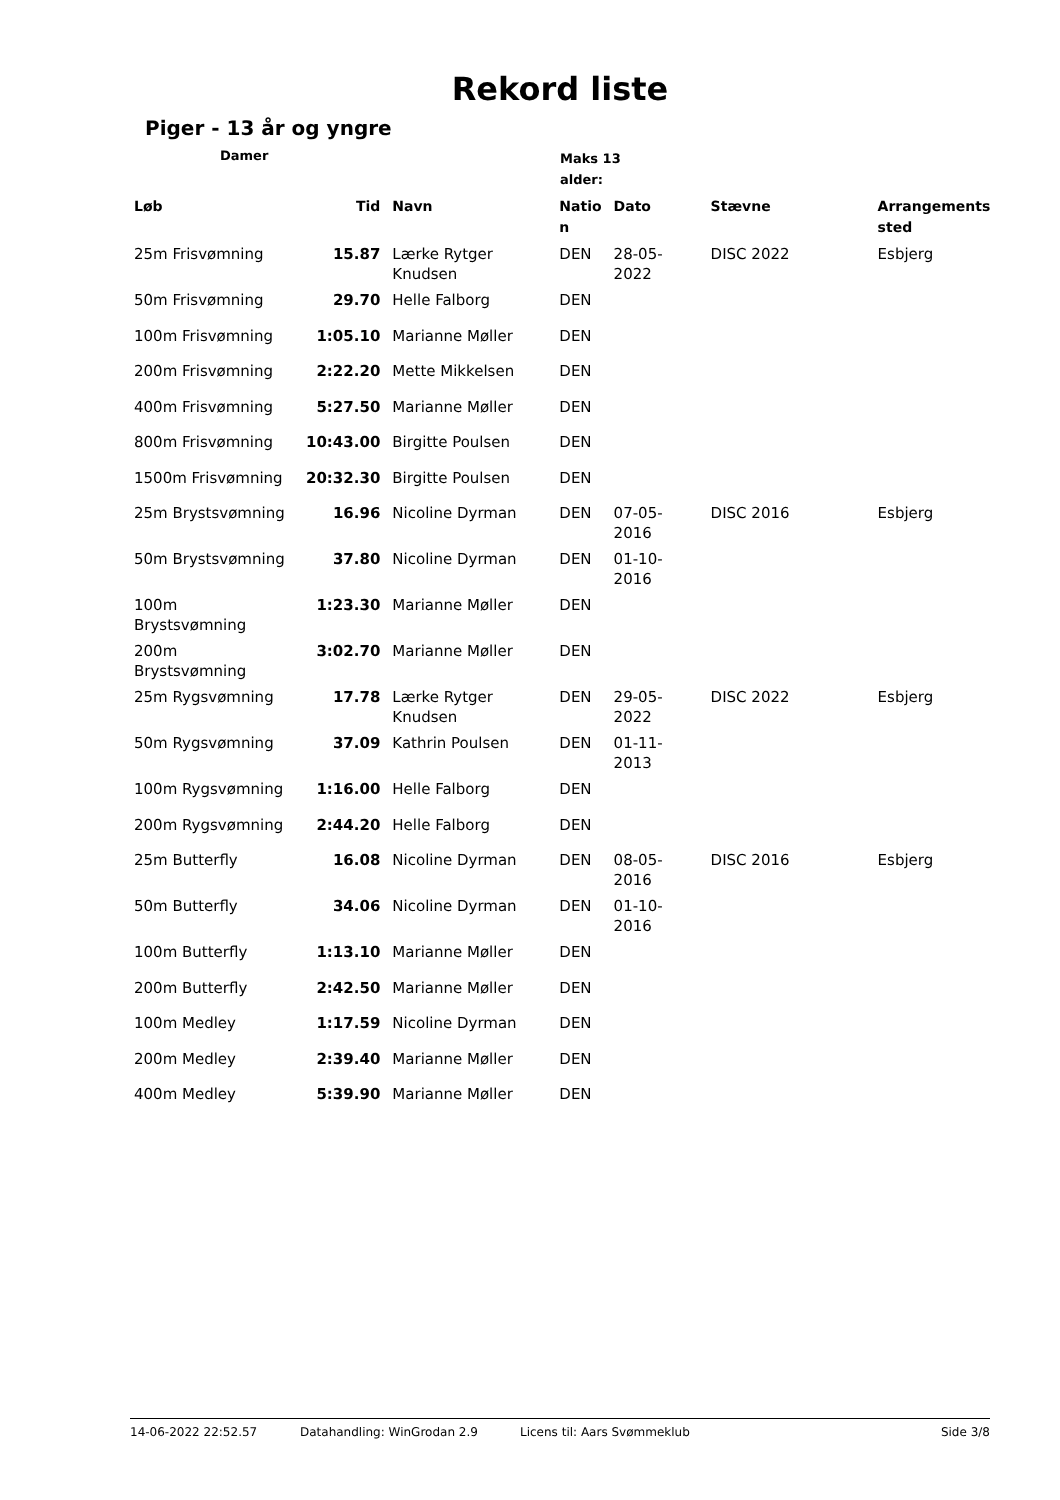Rekord liste
Piger - 13 år og yngre
Damer
Maks 13
alder:
| Løb | Tid | Navn | Natio n | Dato | Stævne | Arrangements sted |
| --- | --- | --- | --- | --- | --- | --- |
| 25m Frisvømning | 15.87 | Lærke Rytger Knudsen | DEN | 28-05-2022 | DISC 2022 | Esbjerg |
| 50m Frisvømning | 29.70 | Helle Falborg | DEN | | | |
| 100m Frisvømning | 1:05.10 | Marianne Møller | DEN | | | |
| 200m Frisvømning | 2:22.20 | Mette Mikkelsen | DEN | | | |
| 400m Frisvømning | 5:27.50 | Marianne Møller | DEN | | | |
| 800m Frisvømning | 10:43.00 | Birgitte Poulsen | DEN | | | |
| 1500m Frisvømning | 20:32.30 | Birgitte Poulsen | DEN | | | |
| 25m Brystsvømning | 16.96 | Nicoline Dyrman | DEN | 07-05-2016 | DISC 2016 | Esbjerg |
| 50m Brystsvømning | 37.80 | Nicoline Dyrman | DEN | 01-10-2016 | | |
| 100m Brystsvømning | 1:23.30 | Marianne Møller | DEN | | | |
| 200m Brystsvømning | 3:02.70 | Marianne Møller | DEN | | | |
| 25m Rygsvømning | 17.78 | Lærke Rytger Knudsen | DEN | 29-05-2022 | DISC 2022 | Esbjerg |
| 50m Rygsvømning | 37.09 | Kathrin Poulsen | DEN | 01-11-2013 | | |
| 100m Rygsvømning | 1:16.00 | Helle Falborg | DEN | | | |
| 200m Rygsvømning | 2:44.20 | Helle Falborg | DEN | | | |
| 25m Butterfly | 16.08 | Nicoline Dyrman | DEN | 08-05-2016 | DISC 2016 | Esbjerg |
| 50m Butterfly | 34.06 | Nicoline Dyrman | DEN | 01-10-2016 | | |
| 100m Butterfly | 1:13.10 | Marianne Møller | DEN | | | |
| 200m Butterfly | 2:42.50 | Marianne Møller | DEN | | | |
| 100m Medley | 1:17.59 | Nicoline Dyrman | DEN | | | |
| 200m Medley | 2:39.40 | Marianne Møller | DEN | | | |
| 400m Medley | 5:39.90 | Marianne Møller | DEN | | | |
14-06-2022 22:52.57 Datahandling: WinGrodan 2.9 Licens til: Aars Svømmeklub Side 3/8